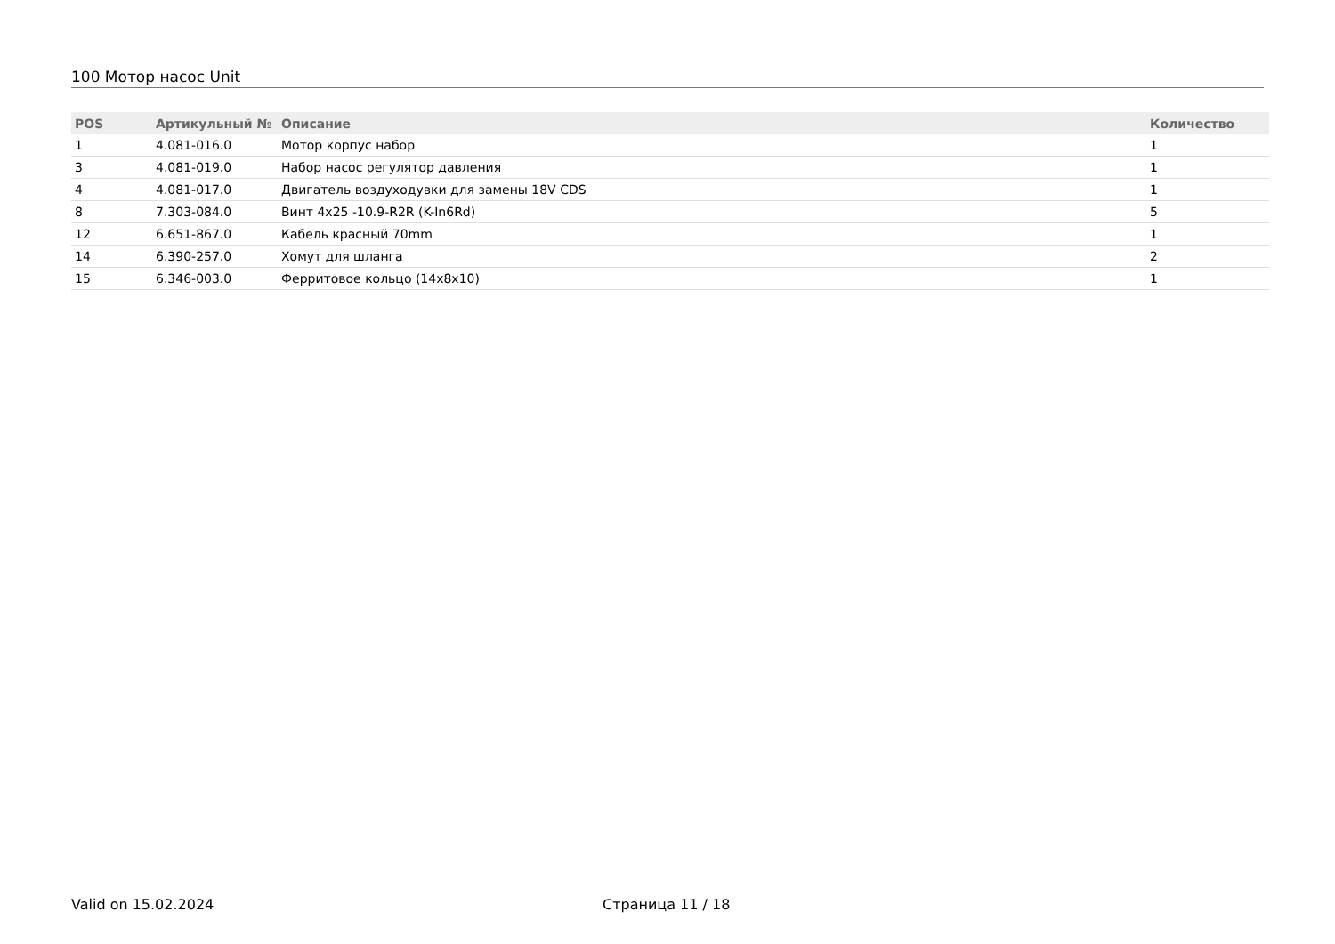100 Мотор насос Unit
| POS | Артикульный № | Описание | Количество |
| --- | --- | --- | --- |
| 1 | 4.081-016.0 | Мотор корпус набор | 1 |
| 3 | 4.081-019.0 | Набор насос регулятор давления | 1 |
| 4 | 4.081-017.0 | Двигатель воздуходувки для замены 18V CDS | 1 |
| 8 | 7.303-084.0 | Винт 4x25 -10.9-R2R (K-In6Rd) | 5 |
| 12 | 6.651-867.0 | Кабель красный 70mm | 1 |
| 14 | 6.390-257.0 | Хомут для шланга | 2 |
| 15 | 6.346-003.0 | Ферритовое кольцо (14x8x10) | 1 |
Valid on 15.02.2024 Страница 11 / 18